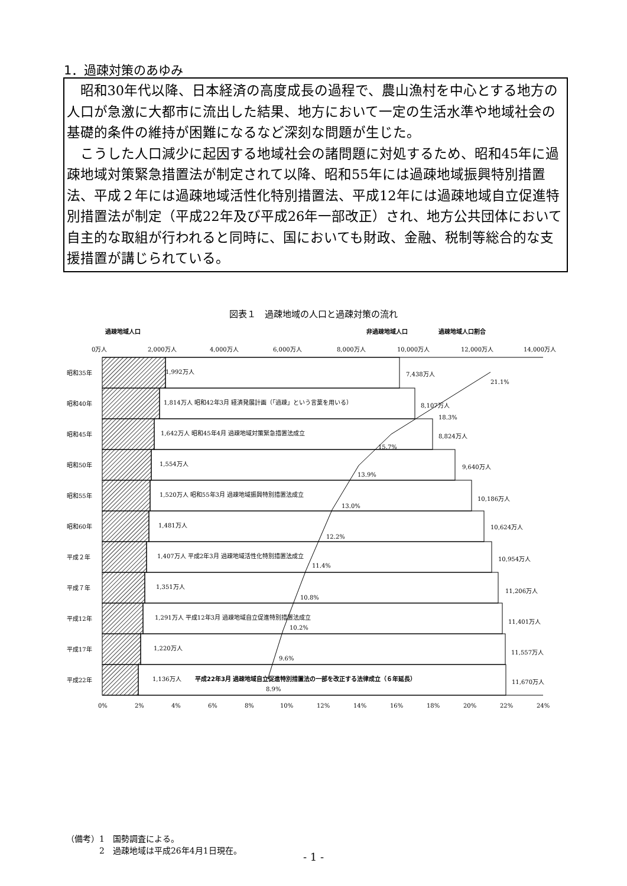1．過疎対策のあゆみ
昭和30年代以降、日本経済の高度成長の過程で、農山漁村を中心とする地方の人口が急激に大都市に流出した結果、地方において一定の生活水準や地域社会の基礎的条件の維持が困難になるなど深刻な問題が生じた。
こうした人口減少に起因する地域社会の諸問題に対処するため、昭和45年に過疎地域対策緊急措置法が制定されて以降、昭和55年には過疎地域振興特別措置法、平成２年には過疎地域活性化特別措置法、平成12年には過疎地域自立促進特別措置法が制定（平成22年及び平成26年一部改正）され、地方公共団体において自主的な取組が行われると同時に、国においても財政、金融、税制等総合的な支援措置が講じられている。
図表１　過疎地域の人口と過疎対策の流れ
過疎地域人口
非過疎地域人口
過疎地域人口割合
0万人
2,000万人
4,000万人
6,000万人
8,000万人
10,000万人
12,000万人
14,000万人
昭和35年
1,992万人
7,438万人
21.1%
昭和40年
1,814万人 昭和42年3月 経済発展計画（「過疎」という言葉を用いる）
8,107万人
18.3%
昭和45年
1,642万人 昭和45年4月 過疎地域対策緊急措置法成立
8,824万人
15.7%
昭和50年
1,554万人
9,640万人
13.9%
昭和55年
1,520万人 昭和55年3月 過疎地域振興特別措置法成立
10,186万人
13.0%
昭和60年
1,481万人
10,624万人
12.2%
平成２年
1,407万人 平成2年3月 過疎地域活性化特別措置法成立
10,954万人
11.4%
平成７年
1,351万人
11,206万人
10.8%
平成12年
1,291万人 平成12年3月 過疎地域自立促進特別措置法成立
11,401万人
10.2%
平成17年
1,220万人
11,557万人
9.6%
平成22年
1,136万人
平成22年3月 過疎地域自立促進特別措置法の一部を改正する法律成立（６年延長）
11,670万人
8.9%
0%
2%
4%
6%
8%
10%
12%
14%
16%
18%
20%
22%
24%
（備考）1　国勢調査による。
　　　　2　過疎地域は平成26年4月1日現在。
- 1 -